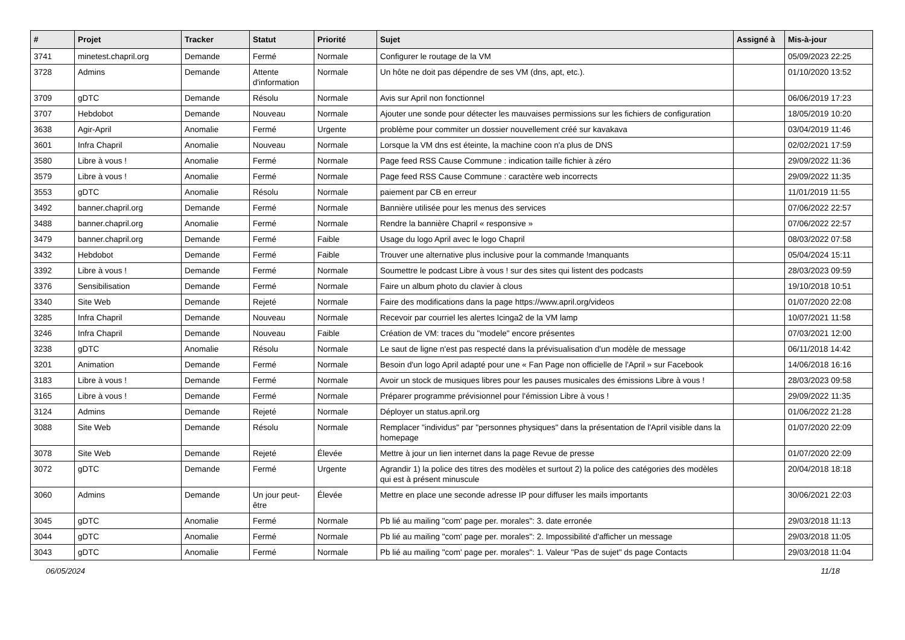| # | Projet | Tracker | Statut | Priorité | Sujet | Assigné à | Mis-à-jour |
| --- | --- | --- | --- | --- | --- | --- | --- |
| 3741 | minetest.chapril.org | Demande | Fermé | Normale | Configurer le routage de la VM | | 05/09/2023 22:25 |
| 3728 | Admins | Demande | Attente d'information | Normale | Un hôte ne doit pas dépendre de ses VM (dns, apt, etc.). | | 01/10/2020 13:52 |
| 3709 | gDTC | Demande | Résolu | Normale | Avis sur April non fonctionnel | | 06/06/2019 17:23 |
| 3707 | Hebdobot | Demande | Nouveau | Normale | Ajouter une sonde pour détecter les mauvaises permissions sur les fichiers de configuration | | 18/05/2019 10:20 |
| 3638 | Agir-April | Anomalie | Fermé | Urgente | problème pour commiter un dossier nouvellement créé sur kavakava | | 03/04/2019 11:46 |
| 3601 | Infra Chapril | Anomalie | Nouveau | Normale | Lorsque la VM dns est éteinte, la machine coon n'a plus de DNS | | 02/02/2021 17:59 |
| 3580 | Libre à vous ! | Anomalie | Fermé | Normale | Page feed RSS Cause Commune : indication taille fichier à zéro | | 29/09/2022 11:36 |
| 3579 | Libre à vous ! | Anomalie | Fermé | Normale | Page feed RSS Cause Commune : caractère web incorrects | | 29/09/2022 11:35 |
| 3553 | gDTC | Anomalie | Résolu | Normale | paiement par CB en erreur | | 11/01/2019 11:55 |
| 3492 | banner.chapril.org | Demande | Fermé | Normale | Bannière utilisée pour les menus des services | | 07/06/2022 22:57 |
| 3488 | banner.chapril.org | Anomalie | Fermé | Normale | Rendre la bannière Chapril « responsive » | | 07/06/2022 22:57 |
| 3479 | banner.chapril.org | Demande | Fermé | Faible | Usage du logo April avec le logo Chapril | | 08/03/2022 07:58 |
| 3432 | Hebdobot | Demande | Fermé | Faible | Trouver une alternative plus inclusive pour la commande !manquants | | 05/04/2024 15:11 |
| 3392 | Libre à vous ! | Demande | Fermé | Normale | Soumettre le podcast Libre à vous ! sur des sites qui listent des podcasts | | 28/03/2023 09:59 |
| 3376 | Sensibilisation | Demande | Fermé | Normale | Faire un album photo du clavier à clous | | 19/10/2018 10:51 |
| 3340 | Site Web | Demande | Rejeté | Normale | Faire des modifications dans la page https://www.april.org/videos | | 01/07/2020 22:08 |
| 3285 | Infra Chapril | Demande | Nouveau | Normale | Recevoir par courriel les alertes Icinga2 de la VM lamp | | 10/07/2021 11:58 |
| 3246 | Infra Chapril | Demande | Nouveau | Faible | Création de VM: traces du "modele" encore présentes | | 07/03/2021 12:00 |
| 3238 | gDTC | Anomalie | Résolu | Normale | Le saut de ligne n'est pas respecté dans la prévisualisation d'un modèle de message | | 06/11/2018 14:42 |
| 3201 | Animation | Demande | Fermé | Normale | Besoin d'un logo April adapté pour une « Fan Page non officielle de l'April » sur Facebook | | 14/06/2018 16:16 |
| 3183 | Libre à vous ! | Demande | Fermé | Normale | Avoir un stock de musiques libres pour les pauses musicales des émissions Libre à vous ! | | 28/03/2023 09:58 |
| 3165 | Libre à vous ! | Demande | Fermé | Normale | Préparer programme prévisionnel pour l'émission Libre à vous ! | | 29/09/2022 11:35 |
| 3124 | Admins | Demande | Rejeté | Normale | Déployer un status.april.org | | 01/06/2022 21:28 |
| 3088 | Site Web | Demande | Résolu | Normale | Remplacer "individus" par "personnes physiques" dans la présentation de l'April visible dans la homepage | | 01/07/2020 22:09 |
| 3078 | Site Web | Demande | Rejeté | Élevée | Mettre à jour un lien internet dans la page Revue de presse | | 01/07/2020 22:09 |
| 3072 | gDTC | Demande | Fermé | Urgente | Agrandir 1) la police des titres des modèles et surtout 2) la police des catégories des modèles qui est à présent minuscule | | 20/04/2018 18:18 |
| 3060 | Admins | Demande | Un jour peut-être | Élevée | Mettre en place une seconde adresse IP pour diffuser les mails importants | | 30/06/2021 22:03 |
| 3045 | gDTC | Anomalie | Fermé | Normale | Pb lié au mailing "com' page per. morales": 3. date erronée | | 29/03/2018 11:13 |
| 3044 | gDTC | Anomalie | Fermé | Normale | Pb lié au mailing "com' page per. morales": 2. Impossibilité d'afficher un message | | 29/03/2018 11:05 |
| 3043 | gDTC | Anomalie | Fermé | Normale | Pb lié au mailing "com' page per. morales": 1. Valeur "Pas de sujet" ds page Contacts | | 29/03/2018 11:04 |
06/05/2024 11/18